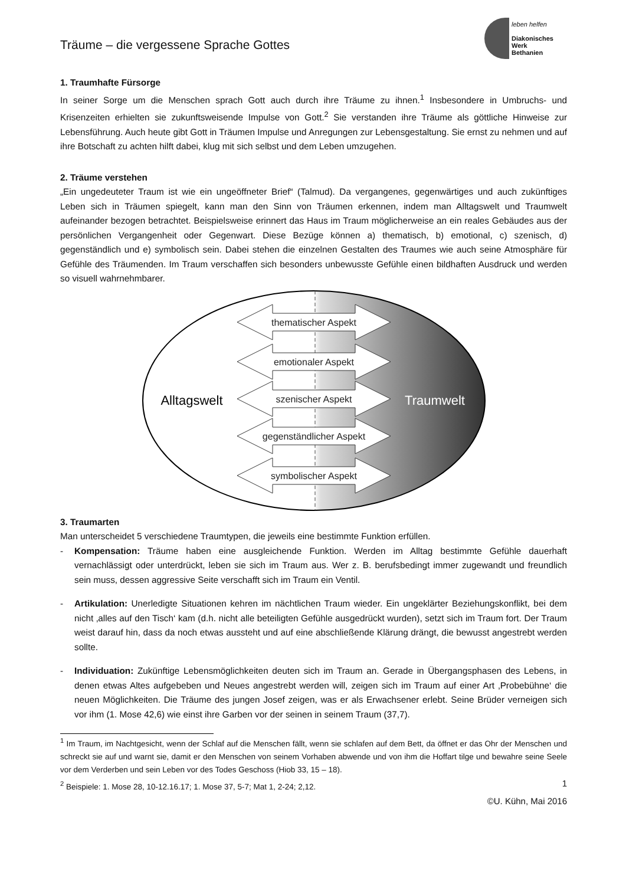Träume – die vergessene Sprache Gottes
leben helfen
Diakonisches Werk
Bethanien
1. Traumhafte Fürsorge
In seiner Sorge um die Menschen sprach Gott auch durch ihre Träume zu ihnen.<sup>1</sup> Insbesondere in Umbruchs- und Krisenzeiten erhielten sie zukunftsweisende Impulse von Gott.<sup>2</sup> Sie verstanden ihre Träume als göttliche Hinweise zur Lebensführung. Auch heute gibt Gott in Träumen Impulse und Anregungen zur Lebensgestaltung. Sie ernst zu nehmen und auf ihre Botschaft zu achten hilft dabei, klug mit sich selbst und dem Leben umzugehen.
2. Träume verstehen
„Ein ungedeuteter Traum ist wie ein ungeöffneter Brief“ (Talmud). Da vergangenes, gegenwärtiges und auch zukünftiges Leben sich in Träumen spiegelt, kann man den Sinn von Träumen erkennen, indem man Alltagswelt und Traumwelt aufeinander bezogen betrachtet. Beispielsweise erinnert das Haus im Traum möglicherweise an ein reales Gebäudes aus der persönlichen Vergangenheit oder Gegenwart. Diese Bezüge können a) thematisch, b) emotional, c) szenisch, d) gegenständlich und e) symbolisch sein. Dabei stehen die einzelnen Gestalten des Traumes wie auch seine Atmosphäre für Gefühle des Träumenden. Im Traum verschaffen sich besonders unbewusste Gefühle einen bildhaften Ausdruck und werden so visuell wahrnehmbarer.
thematischer Aspekt
emotionaler Aspekt
szenischer Aspekt
gegenständlicher Aspekt
symbolischer Aspekt
Alltagswelt
Traumwelt
3. Traumarten
Man unterscheidet 5 verschiedene Traumtypen, die jeweils eine bestimmte Funktion erfüllen.
- Kompensation: Träume haben eine ausgleichende Funktion. Werden im Alltag bestimmte Gefühle dauerhaft vernachlässigt oder unterdrückt, leben sie sich im Traum aus. Wer z. B. berufsbedingt immer zugewandt und freundlich sein muss, dessen aggressive Seite verschafft sich im Traum ein Ventil.
- Artikulation: Unerledigte Situationen kehren im nächtlichen Traum wieder. Ein ungeklärter Beziehungskonflikt, bei dem nicht ‚alles auf den Tisch‘ kam (d.h. nicht alle beteiligten Gefühle ausgedrückt wurden), setzt sich im Traum fort. Der Traum weist darauf hin, dass da noch etwas aussteht und auf eine abschließende Klärung drängt, die bewusst angestrebt werden sollte.
- Individuation: Zukünftige Lebensmöglichkeiten deuten sich im Traum an. Gerade in Übergangsphasen des Lebens, in denen etwas Altes aufgebeben und Neues angestrebt werden will, zeigen sich im Traum auf einer Art ‚Probebühne‘ die neuen Möglichkeiten. Die Träume des jungen Josef zeigen, was er als Erwachsener erlebt. Seine Brüder verneigen sich vor ihm (1. Mose 42,6) wie einst ihre Garben vor der seinen in seinem Traum (37,7).
<sup>1</sup> Im Traum, im Nachtgesicht, wenn der Schlaf auf die Menschen fällt, wenn sie schlafen auf dem Bett, da öffnet er das Ohr der Menschen und schreckt sie auf und warnt sie, damit er den Menschen von seinem Vorhaben abwende und von ihm die Hoffart tilge und bewahre seine Seele vor dem Verderben und sein Leben vor des Todes Geschoss (Hiob 33, 15 – 18).
<sup>2</sup> Beispiele: 1. Mose 28, 10-12.16.17; 1. Mose 37, 5-7; Mat 1, 2-24; 2,12. 1
©U. Kühn, Mai 2016